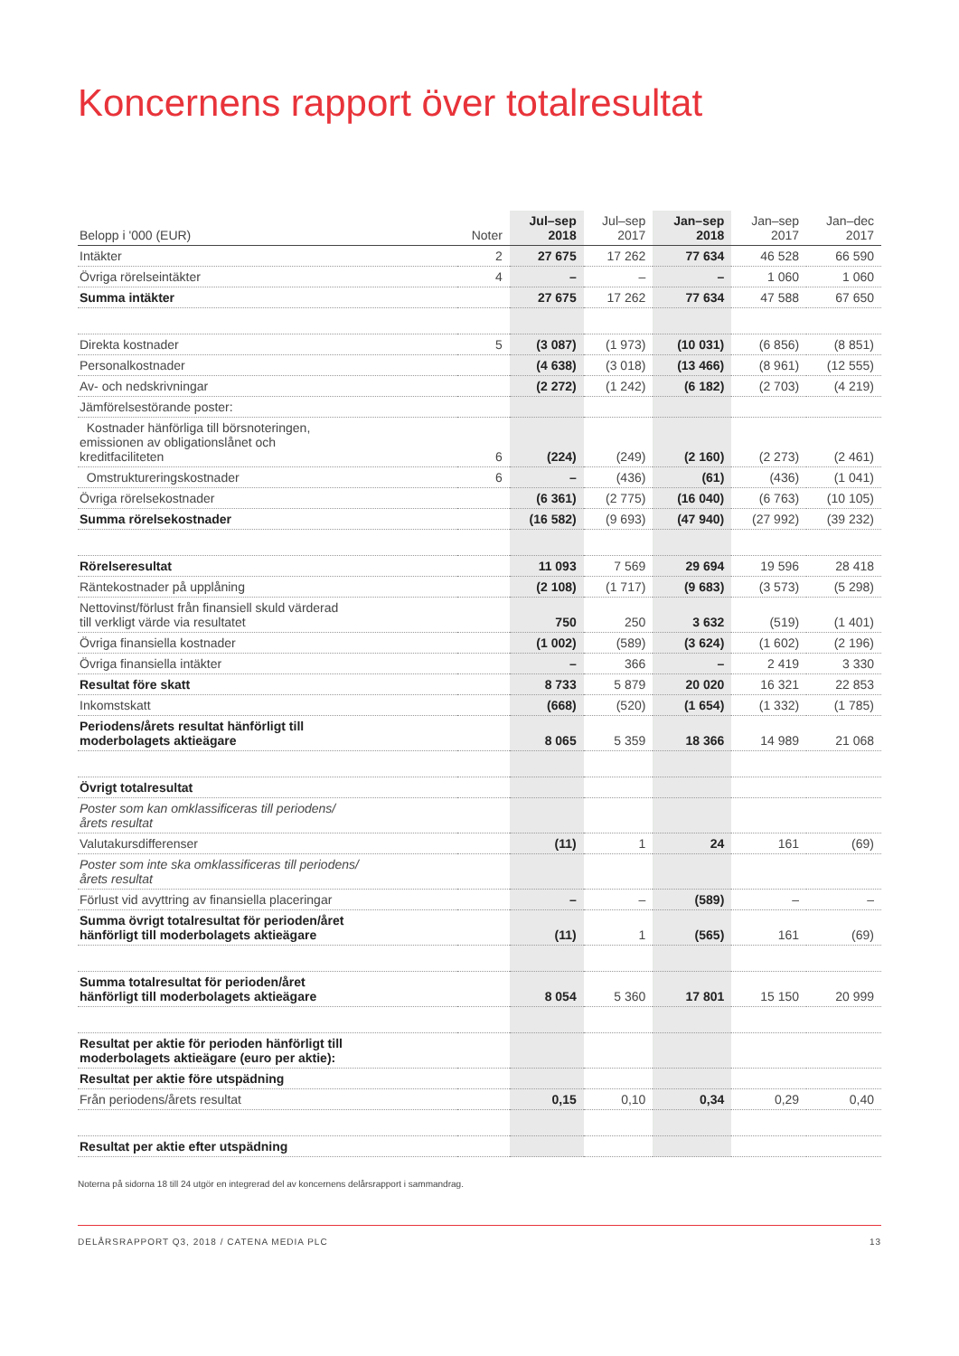Koncernens rapport över totalresultat
| Belopp i '000 (EUR) | Noter | Jul–sep 2018 | Jul–sep 2017 | Jan–sep 2018 | Jan–sep 2017 | Jan–dec 2017 |
| --- | --- | --- | --- | --- | --- | --- |
| Intäkter | 2 | 27 675 | 17 262 | 77 634 | 46 528 | 66 590 |
| Övriga rörelseintäkter | 4 | – | – | – | 1 060 | 1 060 |
| Summa intäkter | | 27 675 | 17 262 | 77 634 | 47 588 | 67 650 |
| Direkta kostnader | 5 | (3 087) | (1 973) | (10 031) | (6 856) | (8 851) |
| Personalkostnader | | (4 638) | (3 018) | (13 466) | (8 961) | (12 555) |
| Av- och nedskrivningar | | (2 272) | (1 242) | (6 182) | (2 703) | (4 219) |
| Jämförelsestörande poster: | | | | | | |
| Kostnader hänförliga till börsnoteringen, emissionen av obligationslånet och kreditfaciliteten | 6 | (224) | (249) | (2 160) | (2 273) | (2 461) |
| Omstruktureringskostnader | 6 | – | (436) | (61) | (436) | (1 041) |
| Övriga rörelsekostnader | | (6 361) | (2 775) | (16 040) | (6 763) | (10 105) |
| Summa rörelsekostnader | | (16 582) | (9 693) | (47 940) | (27 992) | (39 232) |
| Rörelseresultat | | 11 093 | 7 569 | 29 694 | 19 596 | 28 418 |
| Räntekostnader på upplåning | | (2 108) | (1 717) | (9 683) | (3 573) | (5 298) |
| Nettovinst/förlust från finansiell skuld värderad till verkligt värde via resultatet | | 750 | 250 | 3 632 | (519) | (1 401) |
| Övriga finansiella kostnader | | (1 002) | (589) | (3 624) | (1 602) | (2 196) |
| Övriga finansiella intäkter | | – | 366 | – | 2 419 | 3 330 |
| Resultat före skatt | | 8 733 | 5 879 | 20 020 | 16 321 | 22 853 |
| Inkomstskatt | | (668) | (520) | (1 654) | (1 332) | (1 785) |
| Periodens/årets resultat hänförligt till moderbolagets aktieägare | | 8 065 | 5 359 | 18 366 | 14 989 | 21 068 |
| Övrigt totalresultat | | | | | | |
| Poster som kan omklassificeras till periodens/ årets resultat | | | | | | |
| Valutakursdifferenser | | (11) | 1 | 24 | 161 | (69) |
| Poster som inte ska omklassificeras till periodens/ årets resultat | | | | | | |
| Förlust vid avyttring av finansiella placeringar | | – | – | (589) | – | – |
| Summa övrigt totalresultat för perioden/året hänförligt till moderbolagets aktieägare | | (11) | 1 | (565) | 161 | (69) |
| Summa totalresultat för perioden/året hänförligt till moderbolagets aktieägare | | 8 054 | 5 360 | 17 801 | 15 150 | 20 999 |
| Resultat per aktie för perioden hänförligt till moderbolagets aktieägare (euro per aktie): | | | | | | |
| Resultat per aktie före utspädning | | | | | | |
| Från periodens/årets resultat | | 0,15 | 0,10 | 0,34 | 0,29 | 0,40 |
| Resultat per aktie efter utspädning | | | | | | |
Noterna på sidorna 18 till 24 utgör en integrerad del av koncernens delårsrapport i sammandrag.
DELÅRSRAPPORT Q3, 2018 / CATENA MEDIA PLC 13